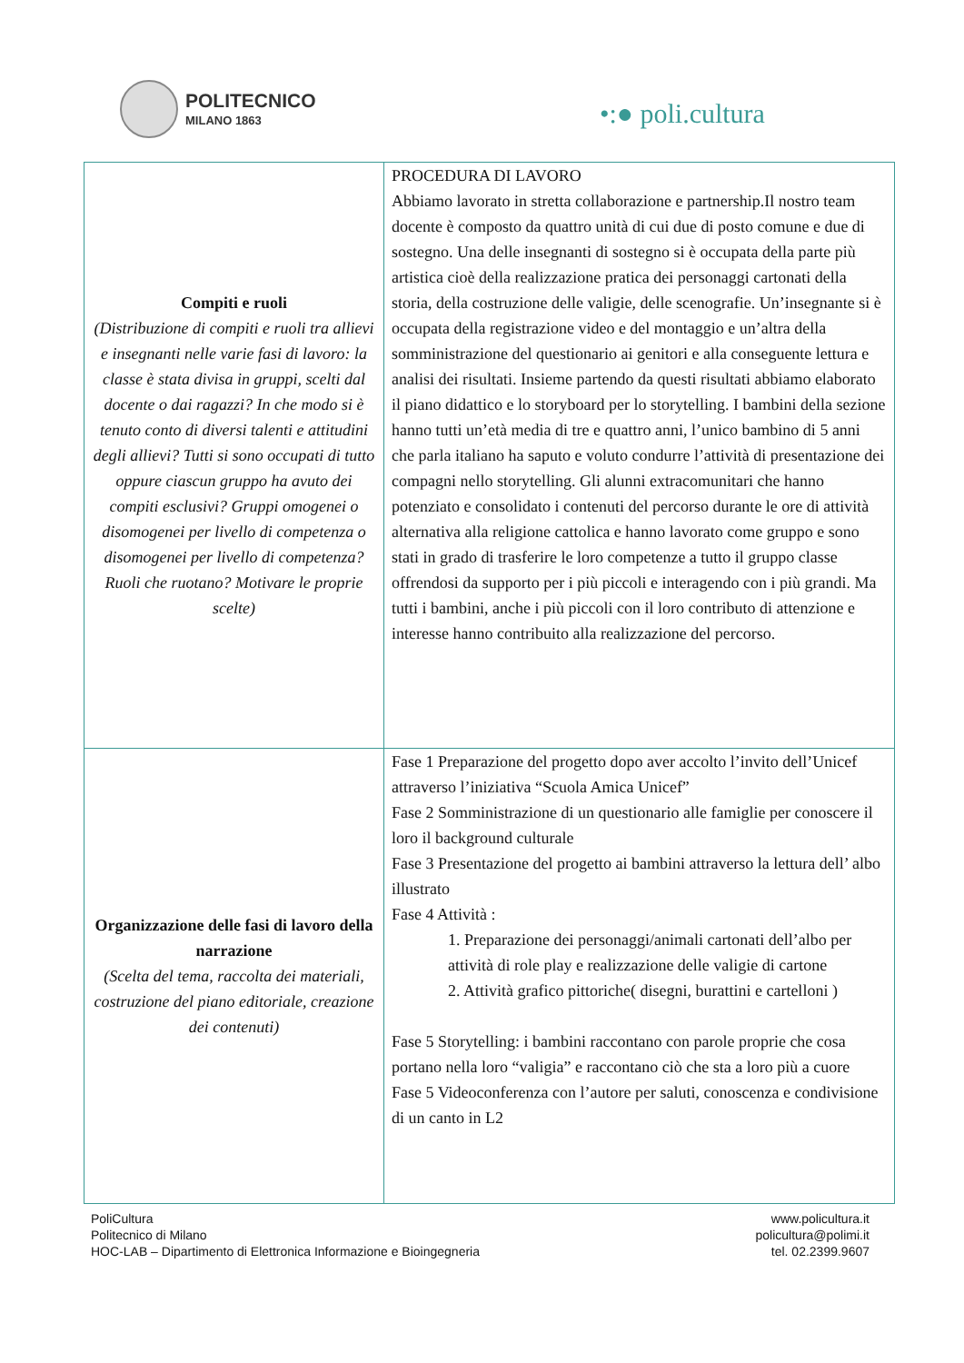POLITECNICO
MILANO 1863
•:● poli.cultura
| Compiti e ruoli (Distribuzione di compiti e ruoli tra allievi e insegnanti nelle varie fasi di lavoro: la classe è stata divisa in gruppi, scelti dal docente o dai ragazzi? In che modo si è tenuto conto di diversi talenti e attitudini degli allievi? Tutti si sono occupati di tutto oppure ciascun gruppo ha avuto dei compiti esclusivi? Gruppi omogenei o disomogenei per livello di competenza o disomogenei per livello di competenza? Ruoli che ruotano? Motivare le proprie scelte) | PROCEDURA DI LAVORO Abbiamo lavorato in stretta collaborazione e partnership.Il nostro team docente è composto da quattro unità di cui due di posto comune e due di sostegno. Una delle insegnanti di sostegno si è occupata della parte più artistica cioè della realizzazione pratica dei personaggi cartonati della storia, della costruzione delle valigie, delle scenografie. Un’insegnante si è occupata della registrazione video e del montaggio e un’altra della somministrazione del questionario ai genitori e alla conseguente lettura e analisi dei risultati. Insieme partendo da questi risultati abbiamo elaborato il piano didattico e lo storyboard per lo storytelling. I bambini della sezione hanno tutti un’età media di tre e quattro anni, l’unico bambino di 5 anni che parla italiano ha saputo e voluto condurre l’attività di presentazione dei compagni nello storytelling. Gli alunni extracomunitari che hanno potenziato e consolidato i contenuti del percorso durante le ore di attività alternativa alla religione cattolica e hanno lavorato come gruppo e sono stati in grado di trasferire le loro competenze a tutto il gruppo classe offrendosi da supporto per i più piccoli e interagendo con i più grandi. Ma tutti i bambini, anche i più piccoli con il loro contributo di attenzione e interesse hanno contribuito alla realizzazione del percorso. |
| Organizzazione delle fasi di lavoro della narrazione (Scelta del tema, raccolta dei materiali, costruzione del piano editoriale, creazione dei contenuti) | Fase 1 Preparazione del progetto dopo aver accolto l’invito dell’Unicef attraverso l’iniziativa “Scuola Amica Unicef” Fase 2 Somministrazione di un questionario alle famiglie per conoscere il loro il background culturale Fase 3 Presentazione del progetto ai bambini attraverso la lettura dell’ albo illustrato Fase 4 Attività : 1. Preparazione dei personaggi/animali cartonati dell’albo per attività di role play e realizzazione delle valigie di cartone 2. Attività grafico pittoriche( disegni, burattini e cartelloni ) Fase 5 Storytelling: i bambini raccontano con parole proprie che cosa portano nella loro “valigia” e raccontano ciò che sta a loro più a cuore Fase 5 Videoconferenza con l’autore per saluti, conoscenza e condivisione di un canto in L2 |
PoliCultura
Politecnico di Milano
HOC-LAB – Dipartimento di Elettronica Informazione e Bioingegneria
www.policultura.it
policultura@polimi.it
tel. 02.2399.9607